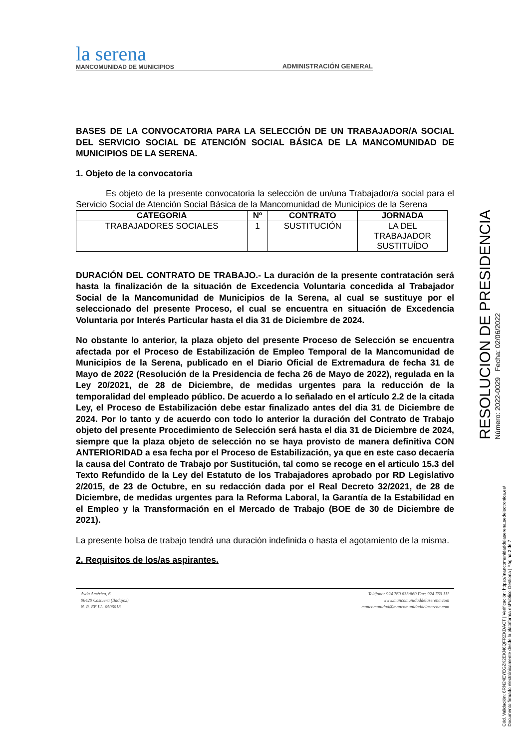la serena
MANCOMUNIDAD DE MUNICIPIOS
ADMINISTRACIÓN GENERAL
BASES DE LA CONVOCATORIA PARA LA SELECCIÓN DE UN TRABAJADOR/A SOCIAL DEL SERVICIO SOCIAL DE ATENCIÓN SOCIAL BÁSICA DE LA MANCOMUNIDAD DE MUNICIPIOS DE LA SERENA.
1. Objeto de la convocatoria
Es objeto de la presente convocatoria la selección de un/una Trabajador/a social para el Servicio Social de Atención Social Básica de la Mancomunidad de Municipios de la Serena
| CATEGORIA | Nº | CONTRATO | JORNADA |
| --- | --- | --- | --- |
| TRABAJADORES SOCIALES | 1 | SUSTITUCIÓN | LA DEL TRABAJADOR SUSTITUÍDO |
DURACIÓN DEL CONTRATO DE TRABAJO.- La duración de la presente contratación será hasta la finalización de la situación de Excedencia Voluntaria concedida al Trabajador Social de la Mancomunidad de Municipios de la Serena, al cual se sustituye por el seleccionado del presente Proceso, el cual se encuentra en situación de Excedencia Voluntaria por Interés Particular hasta el dia 31 de Diciembre de 2024.
No obstante lo anterior, la plaza objeto del presente Proceso de Selección se encuentra afectada por el Proceso de Estabilización de Empleo Temporal de la Mancomunidad de Municipios de la Serena, publicado en el Diario Oficial de Extremadura de fecha 31 de Mayo de 2022 (Resolución de la Presidencia de fecha 26 de Mayo de 2022), regulada en la Ley 20/2021, de 28 de Diciembre, de medidas urgentes para la reducción de la temporalidad del empleado público. De acuerdo a lo señalado en el artículo 2.2 de la citada Ley, el Proceso de Estabilización debe estar finalizado antes del dia 31 de Diciembre de 2024. Por lo tanto y de acuerdo con todo lo anterior la duración del Contrato de Trabajo objeto del presente Procedimiento de Selección será hasta el dia 31 de Diciembre de 2024, siempre que la plaza objeto de selección no se haya provisto de manera definitiva CON ANTERIORIDAD a esa fecha por el Proceso de Estabilización, ya que en este caso decaería la causa del Contrato de Trabajo por Sustitución, tal como se recoge en el articulo 15.3 del Texto Refundido de la Ley del Estatuto de los Trabajadores aprobado por RD Legislativo 2/2015, de 23 de Octubre, en su redacción dada por el Real Decreto 32/2021, de 28 de Diciembre, de medidas urgentes para la Reforma Laboral, la Garantía de la Estabilidad en el Empleo y la Transformación en el Mercado de Trabajo (BOE de 30 de Diciembre de 2021).
La presente bolsa de trabajo tendrá una duración indefinida o hasta el agotamiento de la misma.
2. Requisitos de los/as aspirantes.
Avda América, 6
06420 Castuera (Badajoz)
N. R. EE.LL. 0506018
Teléfono: 924 760 633/860 Fax: 924 760 111
www.mancomunidaddelaserena.com
mancomunidad@mancomunidaddelaserena.com
RESOLUCION DE PRESIDENCIA
Número: 2022-0029 Fecha: 02/06/2022
Cód. Validación: 6RN24EYEGZK2EKN6QFRZKDACT | Verificación: https://mancomunidaddelaserena.sedelectronica.es/
Documento firmado electrónicamente desde la plataforma esPublico Gestiona | Página 2 de 7